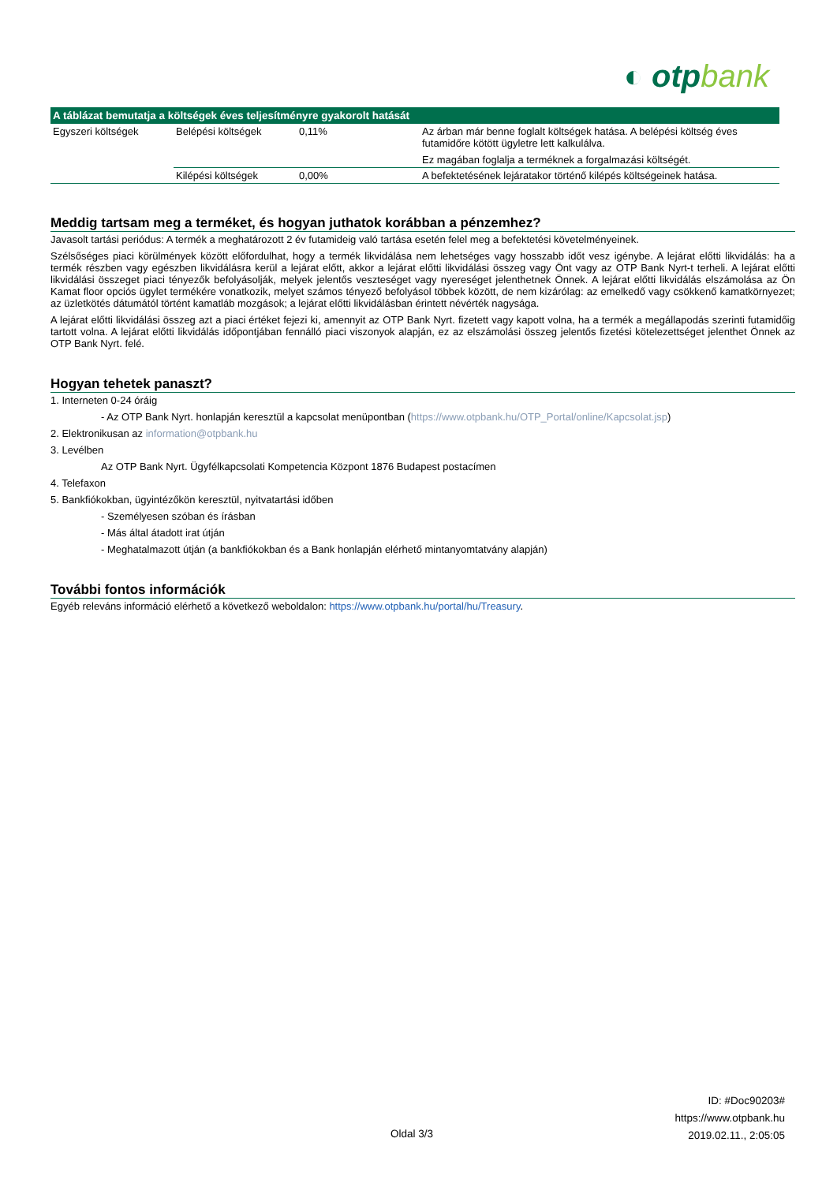◐ otpbank
| A táblázat bemutatja a költségek éves teljesítményre gyakorolt hatását | | | |
| --- | --- | --- | --- |
| Egyszeri költségek | Belépési költségek | 0,11% | Az árban már benne foglalt költségek hatása. A belépési költség éves futamidőre kötött ügyletre lett kalkulálva. Ez magában foglalja a terméknek a forgalmazási költségét. |
| | Kilépési költségek | 0,00% | A befektetésének lejáratakor történő kilépés költségeinek hatása. |
Meddig tartsam meg a terméket, és hogyan juthatok korábban a pénzemhez?
Javasolt tartási periódus: A termék a meghatározott 2 év futamideig való tartása esetén felel meg a befektetési követelményeinek.
Szélsőséges piaci körülmények között előfordulhat, hogy a termék likvidálása nem lehetséges vagy hosszabb időt vesz igénybe. A lejárat előtti likvidálás: ha a termék részben vagy egészben likvidálásra kerül a lejárat előtt, akkor a lejárat előtti likvidálási összeg vagy Önt vagy az OTP Bank Nyrt-t terheli. A lejárat előtti likvidálási összeget piaci tényezők befolyásolják, melyek jelentős veszteséget vagy nyereséget jelenthetnek Önnek. A lejárat előtti likvidálás elszámolása az Ön Kamat floor opciós ügylet termékére vonatkozik, melyet számos tényező befolyásol többek között, de nem kizárólag: az emelkedő vagy csökkenő kamatkörnyezet; az üzletkötés dátumától történt kamatláb mozgások; a lejárat előtti likvidálásban érintett névérték nagysága.
A lejárat előtti likvidálási összeg azt a piaci értéket fejezi ki, amennyit az OTP Bank Nyrt. fizetett vagy kapott volna, ha a termék a megállapodás szerinti futamidőig tartott volna. A lejárat előtti likvidálás időpontjában fennálló piaci viszonyok alapján, ez az elszámolási összeg jelentős fizetési kötelezettséget jelenthet Önnek az OTP Bank Nyrt. felé.
Hogyan tehetek panaszt?
1. Interneten 0-24 óráig
- Az OTP Bank Nyrt. honlapján keresztül a kapcsolat menüpontban (https://www.otpbank.hu/OTP_Portal/online/Kapcsolat.jsp)
2. Elektronikusan az information@otpbank.hu
3. Levélben
Az OTP Bank Nyrt. Ügyfélkapcsolati Kompetencia Központ 1876 Budapest postacímen
4. Telefaxon
5. Bankfiókokban, ügyintézőkön keresztül, nyitvatartási időben
- Személyesen szóban és írásban
- Más által átadott irat útján
- Meghatalmazott útján (a bankfiókokban és a Bank honlapján elérhető mintanyomtatvány alapján)
További fontos információk
Egyéb releváns információ elérhető a következő weboldalon: https://www.otpbank.hu/portal/hu/Treasury.
ID: #Doc90203#
https://www.otpbank.hu
2019.02.11., 2:05:05
Oldal 3/3